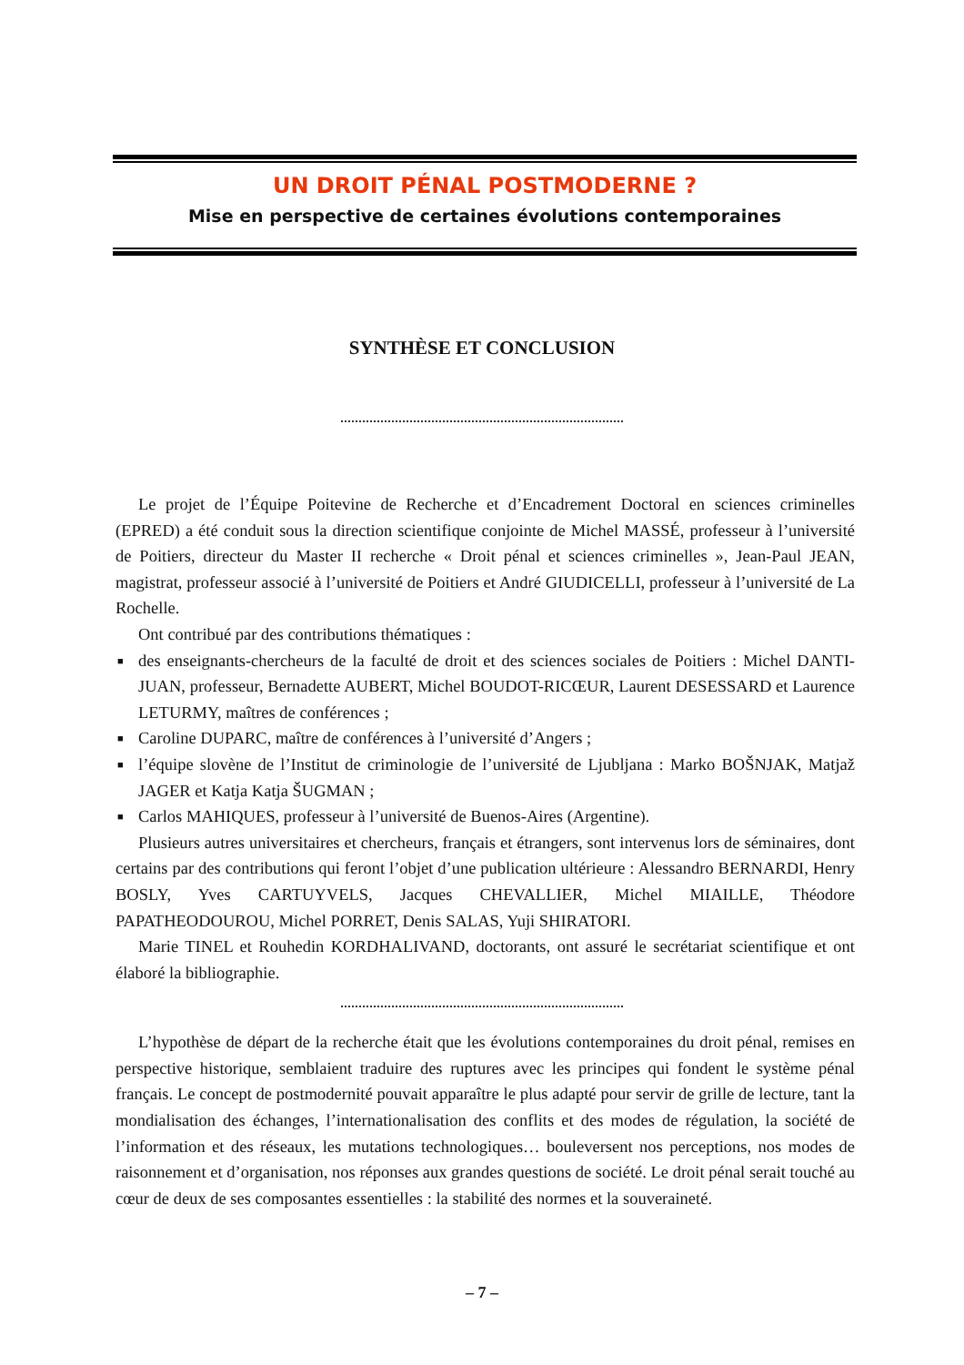UN DROIT PÉNAL POSTMODERNE ?
Mise en perspective de certaines évolutions contemporaines
SYNTHÈSE ET CONCLUSION
Le projet de l’Équipe Poitevine de Recherche et d’Encadrement Doctoral en sciences criminelles (EPRED) a été conduit sous la direction scientifique conjointe de Michel MASSÉ, professeur à l’université de Poitiers, directeur du Master II recherche « Droit pénal et sciences criminelles », Jean-Paul JEAN, magistrat, professeur associé à l’université de Poitiers et André GIUDICELLI, professeur à l’université de La Rochelle.
Ont contribué par des contributions thématiques :
■ des enseignants-chercheurs de la faculté de droit et des sciences sociales de Poitiers : Michel DANTI-JUAN, professeur, Bernadette AUBERT, Michel BOUDOT-RICŒUR, Laurent DESESSARD et Laurence LETURMY, maîtres de conférences ;
■ Caroline DUPARC, maître de conférences à l’université d’Angers ;
■ l’équipe slovène de l’Institut de criminologie de l’université de Ljubljana : Marko BOŠNJAK, Matjaž JAGER et Katja Katja ŠUGMAN ;
■ Carlos MAHIQUES, professeur à l’université de Buenos-Aires (Argentine).
Plusieurs autres universitaires et chercheurs, français et étrangers, sont intervenus lors de séminaires, dont certains par des contributions qui feront l’objet d’une publication ultérieure : Alessandro BERNARDI, Henry BOSLY, Yves CARTUYVELS, Jacques CHEVALLIER, Michel MIAILLE, Théodore PAPATHEODOUROU, Michel PORRET, Denis SALAS, Yuji SHIRATORI.
Marie TINEL et Rouhedin KORDHALIVAND, doctorants, ont assuré le secrétariat scientifique et ont élaboré la bibliographie.
L’hypothèse de départ de la recherche était que les évolutions contemporaines du droit pénal, remises en perspective historique, semblaient traduire des ruptures avec les principes qui fondent le système pénal français. Le concept de postmodernité pouvait apparaître le plus adapté pour servir de grille de lecture, tant la mondialisation des échanges, l’internationalisation des conflits et des modes de régulation, la société de l’information et des réseaux, les mutations technologiques… bouleversent nos perceptions, nos modes de raisonnement et d’organisation, nos réponses aux grandes questions de société. Le droit pénal serait touché au cœur de deux de ses composantes essentielles : la stabilité des normes et la souveraineté.
– 7 –